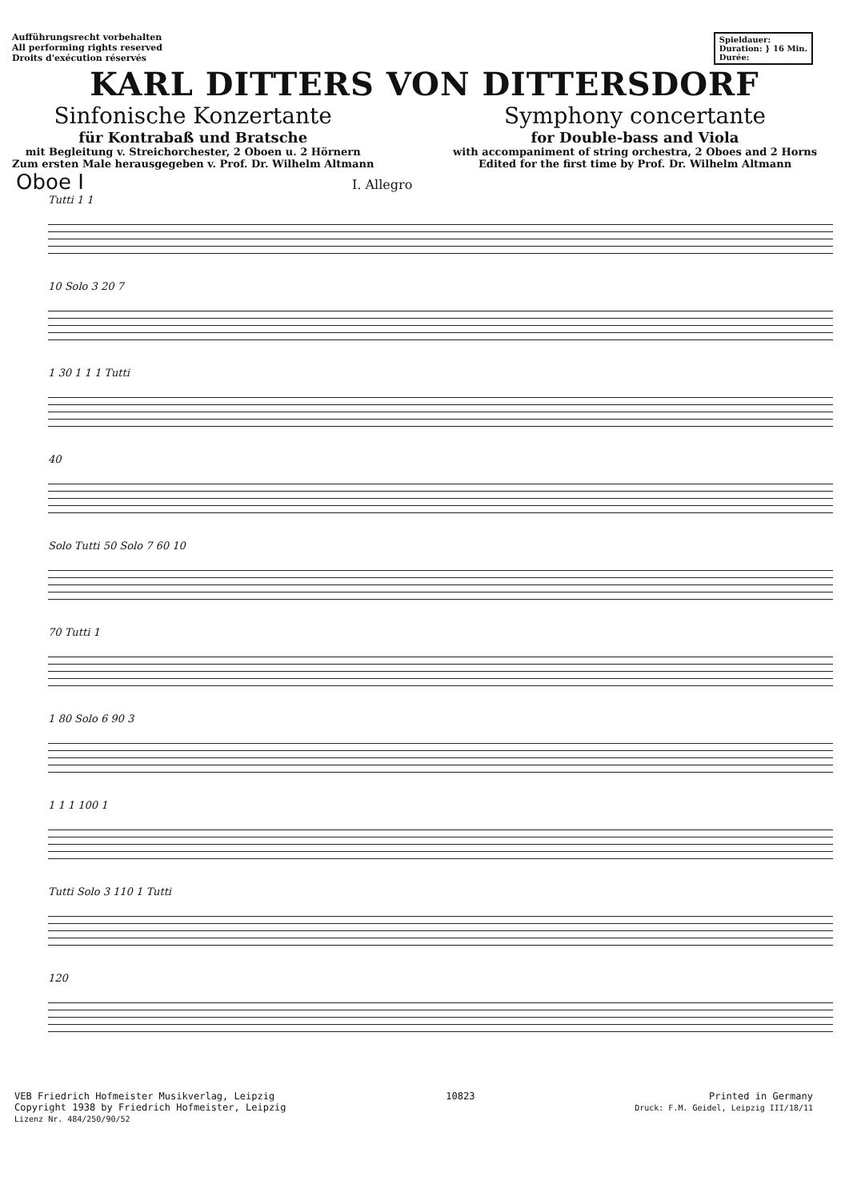Aufführungsrecht vorbehalten
All performing rights reserved
Droits d'exécution réservés
Spieldauer:
Duration: } 16 Min.
Durée:
KARL DITTERS VON DITTERSDORF
Sinfonische Konzertante
für Kontrabaß und Bratsche
mit Begleitung v. Streichorchester, 2 Oboen u. 2 Hörnern
Zum ersten Male herausgegeben v. Prof. Dr. Wilhelm Altmann
Symphony concertante
for Double-bass and Viola
with accompaniment of string orchestra, 2 Oboes and 2 Horns
Edited for the first time by Prof. Dr. Wilhelm Altmann
Oboe I
I. Allegro
Tutti 1 1
10 Solo 3 20 7
1 30 1 1 1 Tutti
40
Solo Tutti 50 Solo 7 60 10
70 Tutti 1
1 80 Solo 6 90 3
1 1 1 100 1
Tutti Solo 3 110 1 Tutti
120
VEB Friedrich Hofmeister Musikverlag, Leipzig
Copyright 1938 by Friedrich Hofmeister, Leipzig
Lizenz Nr. 484/250/90/52
10823 Printed in Germany
Druck: F.M. Geidel, Leipzig III/18/11